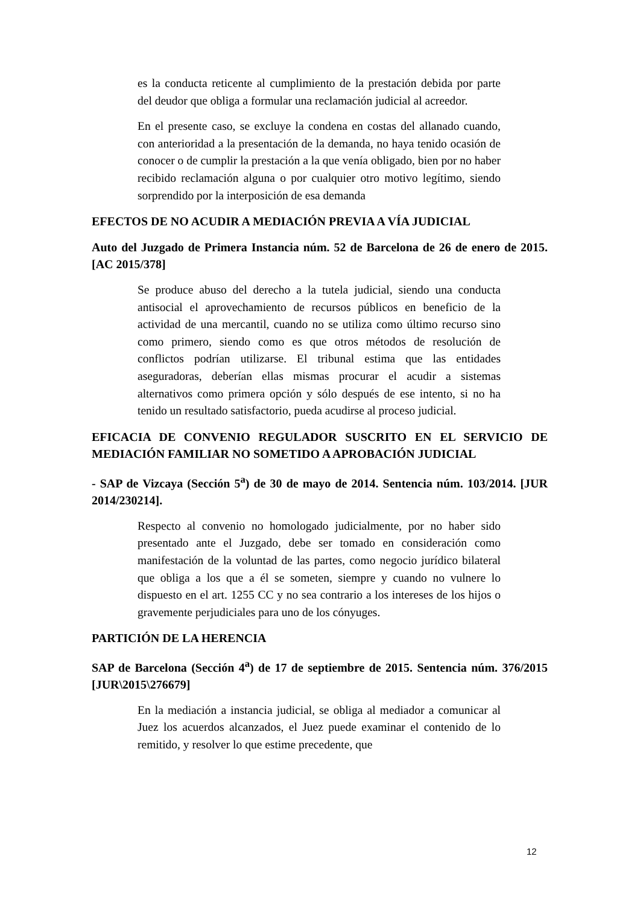es la conducta reticente al cumplimiento de la prestación debida por parte del deudor que obliga a formular una reclamación judicial al acreedor.
En el presente caso, se excluye la condena en costas del allanado cuando, con anterioridad a la presentación de la demanda, no haya tenido ocasión de conocer o de cumplir la prestación a la que venía obligado, bien por no haber recibido reclamación alguna o por cualquier otro motivo legítimo, siendo sorprendido por la interposición de esa demanda
EFECTOS DE NO ACUDIR A MEDIACIÓN PREVIA A VÍA JUDICIAL
Auto del Juzgado de Primera Instancia núm. 52 de Barcelona de 26 de enero de 2015. [AC 2015/378]
Se produce abuso del derecho a la tutela judicial, siendo una conducta antisocial el aprovechamiento de recursos públicos en beneficio de la actividad de una mercantil, cuando no se utiliza como último recurso sino como primero, siendo como es que otros métodos de resolución de conflictos podrían utilizarse. El tribunal estima que las entidades aseguradoras, deberían ellas mismas procurar el acudir a sistemas alternativos como primera opción y sólo después de ese intento, si no ha tenido un resultado satisfactorio, pueda acudirse al proceso judicial.
EFICACIA DE CONVENIO REGULADOR SUSCRITO EN EL SERVICIO DE MEDIACIÓN FAMILIAR NO SOMETIDO A APROBACIÓN JUDICIAL
- SAP de Vizcaya (Sección 5<sup>a</sup>) de 30 de mayo de 2014. Sentencia núm. 103/2014. [JUR 2014/230214].
Respecto al convenio no homologado judicialmente, por no haber sido presentado ante el Juzgado, debe ser tomado en consideración como manifestación de la voluntad de las partes, como negocio jurídico bilateral que obliga a los que a él se someten, siempre y cuando no vulnere lo dispuesto en el art. 1255 CC y no sea contrario a los intereses de los hijos o gravemente perjudiciales para uno de los cónyuges.
PARTICIÓN DE LA HERENCIA
SAP de Barcelona (Sección 4<sup>a</sup>) de 17 de septiembre de 2015. Sentencia núm. 376/2015 [JUR\2015\276679]
En la mediación a instancia judicial, se obliga al mediador a comunicar al Juez los acuerdos alcanzados, el Juez puede examinar el contenido de lo remitido, y resolver lo que estime precedente, que
12